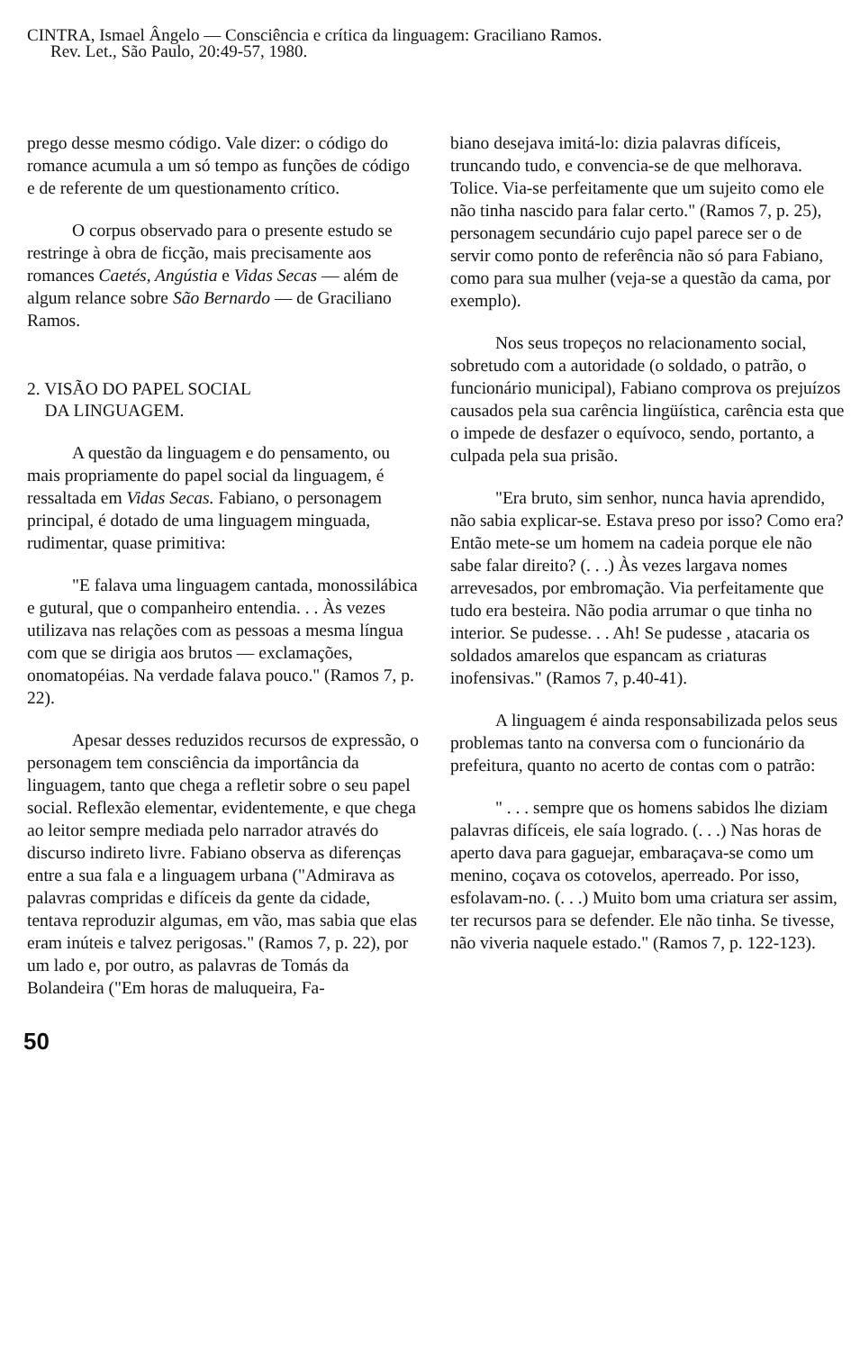CINTRA, Ismael Ângelo — Consciência e crítica da linguagem: Graciliano Ramos.
Rev. Let., São Paulo, 20:49-57, 1980.
prego desse mesmo código. Vale dizer: o código do romance acumula a um só tempo as funções de código e de referente de um questionamento crítico.
O corpus observado para o presente estudo se restringe à obra de ficção, mais precisamente aos romances Caetés, Angústia e Vidas Secas — além de algum relance sobre São Bernardo — de Graciliano Ramos.
2. VISÃO DO PAPEL SOCIAL
DA LINGUAGEM.
A questão da linguagem e do pensamento, ou mais propriamente do papel social da linguagem, é ressaltada em Vidas Secas. Fabiano, o personagem principal, é dotado de uma linguagem minguada, rudimentar, quase primitiva:
"E falava uma linguagem cantada, monossilábica e gutural, que o companheiro entendia. . . Às vezes utilizava nas relações com as pessoas a mesma língua com que se dirigia aos brutos — exclamações, onomatopéias. Na verdade falava pouco." (Ramos 7, p. 22).
Apesar desses reduzidos recursos de expressão, o personagem tem consciência da importância da linguagem, tanto que chega a refletir sobre o seu papel social. Reflexão elementar, evidentemente, e que chega ao leitor sempre mediada pelo narrador através do discurso indireto livre. Fabiano observa as diferenças entre a sua fala e a linguagem urbana ("Admirava as palavras compridas e difíceis da gente da cidade, tentava reproduzir algumas, em vão, mas sabia que elas eram inúteis e talvez perigosas." (Ramos 7, p. 22), por um lado e, por outro, as palavras de Tomás da Bolandeira ("Em horas de maluqueira, Fa-
biano desejava imitá-lo: dizia palavras difíceis, truncando tudo, e convencia-se de que melhorava. Tolice. Via-se perfeitamente que um sujeito como ele não tinha nascido para falar certo." (Ramos 7, p. 25), personagem secundário cujo papel parece ser o de servir como ponto de referência não só para Fabiano, como para sua mulher (veja-se a questão da cama, por exemplo).
Nos seus tropeços no relacionamento social, sobretudo com a autoridade (o soldado, o patrão, o funcionário municipal), Fabiano comprova os prejuízos causados pela sua carência lingüística, carência esta que o impede de desfazer o equívoco, sendo, portanto, a culpada pela sua prisão.
"Era bruto, sim senhor, nunca havia aprendido, não sabia explicar-se. Estava preso por isso? Como era? Então mete-se um homem na cadeia porque ele não sabe falar direito? (. . .) Às vezes largava nomes arrevesados, por embromação. Via perfeitamente que tudo era besteira. Não podia arrumar o que tinha no interior. Se pudesse. . . Ah! Se pudesse , atacaria os soldados amarelos que espancam as criaturas inofensivas." (Ramos 7, p.40-41).
A linguagem é ainda responsabilizada pelos seus problemas tanto na conversa com o funcionário da prefeitura, quanto no acerto de contas com o patrão:
" . . . sempre que os homens sabidos lhe diziam palavras difíceis, ele saía logrado. (. . .) Nas horas de aperto dava para gaguejar, embaraçava-se como um menino, coçava os cotovelos, aperreado. Por isso, esfolavam-no. (. . .) Muito bom uma criatura ser assim, ter recursos para se defender. Ele não tinha. Se tivesse, não viveria naquele estado." (Ramos 7, p. 122-123).
50